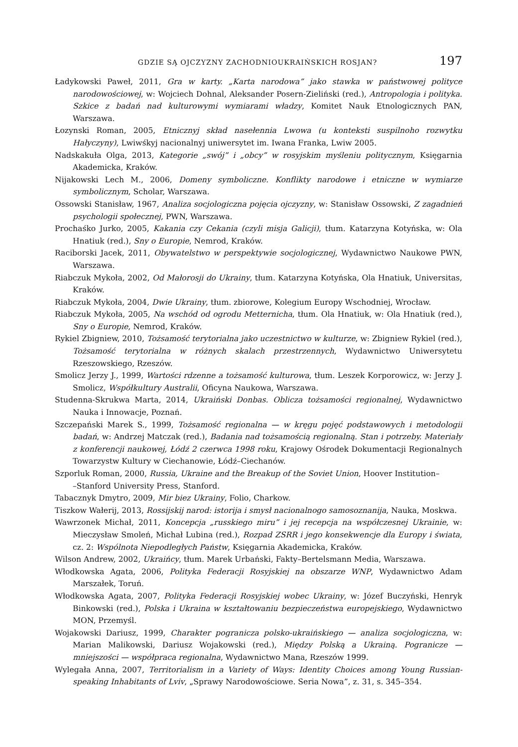GDZIE SĄ OJCZYZNY ZACHODNIOUKRAIŃSKICH ROSJAN? 197
Ładykowski Paweł, 2011, Gra w karty. „Karta narodowa” jako stawka w państwowej polityce narodowościowej, w: Wojciech Dohnal, Aleksander Posern-Zieliński (red.), Antropologia i polityka. Szkice z badań nad kulturowymi wymiarami władzy, Komitet Nauk Etnologicznych PAN, Warszawa.
Łozynski Roman, 2005, Etnicznyj skład nasełennia Lwowa (u konteksti suspilnoho rozwytku Hałyczyny), Lwiwśkyj nacionalnyj uniwersytet im. Iwana Franka, Lwiw 2005.
Nadskakuła Olga, 2013, Kategorie „swój” i „obcy” w rosyjskim myśleniu politycznym, Księgarnia Akademicka, Kraków.
Nijakowski Lech M., 2006, Domeny symboliczne. Konflikty narodowe i etniczne w wymiarze symbolicznym, Scholar, Warszawa.
Ossowski Stanisław, 1967, Analiza socjologiczna pojęcia ojczyzny, w: Stanisław Ossowski, Z zagadnień psychologii społecznej, PWN, Warszawa.
Prochaśko Jurko, 2005, Kakania czy Cekania (czyli misja Galicji), tłum. Katarzyna Kotyńska, w: Ola Hnatiuk (red.), Sny o Europie, Nemrod, Kraków.
Raciborski Jacek, 2011, Obywatelstwo w perspektywie socjologicznej, Wydawnictwo Naukowe PWN, Warszawa.
Riabczuk Mykoła, 2002, Od Małorosji do Ukrainy, tłum. Katarzyna Kotyńska, Ola Hnatiuk, Universitas, Kraków.
Riabczuk Mykoła, 2004, Dwie Ukrainy, tłum. zbiorowe, Kolegium Europy Wschodniej, Wrocław.
Riabczuk Mykoła, 2005, Na wschód od ogrodu Metternicha, tłum. Ola Hnatiuk, w: Ola Hnatiuk (red.), Sny o Europie, Nemrod, Kraków.
Rykiel Zbigniew, 2010, Tożsamość terytorialna jako uczestnictwo w kulturze, w: Zbigniew Rykiel (red.), Tożsamość terytorialna w różnych skalach przestrzennych, Wydawnictwo Uniwersytetu Rzeszowskiego, Rzeszów.
Smolicz Jerzy J., 1999, Wartości rdzenne a tożsamość kulturowa, tłum. Leszek Korporowicz, w: Jerzy J. Smolicz, Współkultury Australii, Oficyna Naukowa, Warszawa.
Studenna-Skrukwa Marta, 2014, Ukraiński Donbas. Oblicza tożsamości regionalnej, Wydawnictwo Nauka i Innowacje, Poznań.
Szczepański Marek S., 1999, Tożsamość regionalna — w kręgu pojęć podstawowych i metodologii badań, w: Andrzej Matczak (red.), Badania nad tożsamością regionalną. Stan i potrzeby. Materiały z konferencji naukowej, Łódź 2 czerwca 1998 roku, Krajowy Ośrodek Dokumentacji Regionalnych Towarzystw Kultury w Ciechanowie, Łódź–Ciechanów.
Szporluk Roman, 2000, Russia, Ukraine and the Breakup of the Soviet Union, Hoover Institution–
–Stanford University Press, Stanford.
Tabacznyk Dmytro, 2009, Mir biez Ukrainy, Folio, Charkow.
Tiszkow Wałerij, 2013, Rossijskij narod: istorija i smysł nacionalnogo samosoznanija, Nauka, Moskwa.
Wawrzonek Michał, 2011, Koncepcja „russkiego miru” i jej recepcja na współczesnej Ukrainie, w: Mieczysław Smoleń, Michał Lubina (red.), Rozpad ZSRR i jego konsekwencje dla Europy i świata, cz. 2: Wspólnota Niepodległych Państw, Księgarnia Akademicka, Kraków.
Wilson Andrew, 2002, Ukraińcy, tłum. Marek Urbański, Fakty–Bertelsmann Media, Warszawa.
Włodkowska Agata, 2006, Polityka Federacji Rosyjskiej na obszarze WNP, Wydawnictwo Adam Marszałek, Toruń.
Włodkowska Agata, 2007, Polityka Federacji Rosyjskiej wobec Ukrainy, w: Józef Buczyński, Henryk Binkowski (red.), Polska i Ukraina w kształtowaniu bezpieczeństwa europejskiego, Wydawnictwo MON, Przemyśl.
Wojakowski Dariusz, 1999, Charakter pogranicza polsko-ukraińskiego — analiza socjologiczna, w: Marian Malikowski, Dariusz Wojakowski (red.), Między Polską a Ukrainą. Pogranicze — mniejszości — współpraca regionalna, Wydawnictwo Mana, Rzeszów 1999.
Wylegała Anna, 2007, Territorialism in a Variety of Ways: Identity Choices among Young Russian-speaking Inhabitants of Lviv, „Sprawy Narodowościowe. Seria Nowa”, z. 31, s. 345–354.